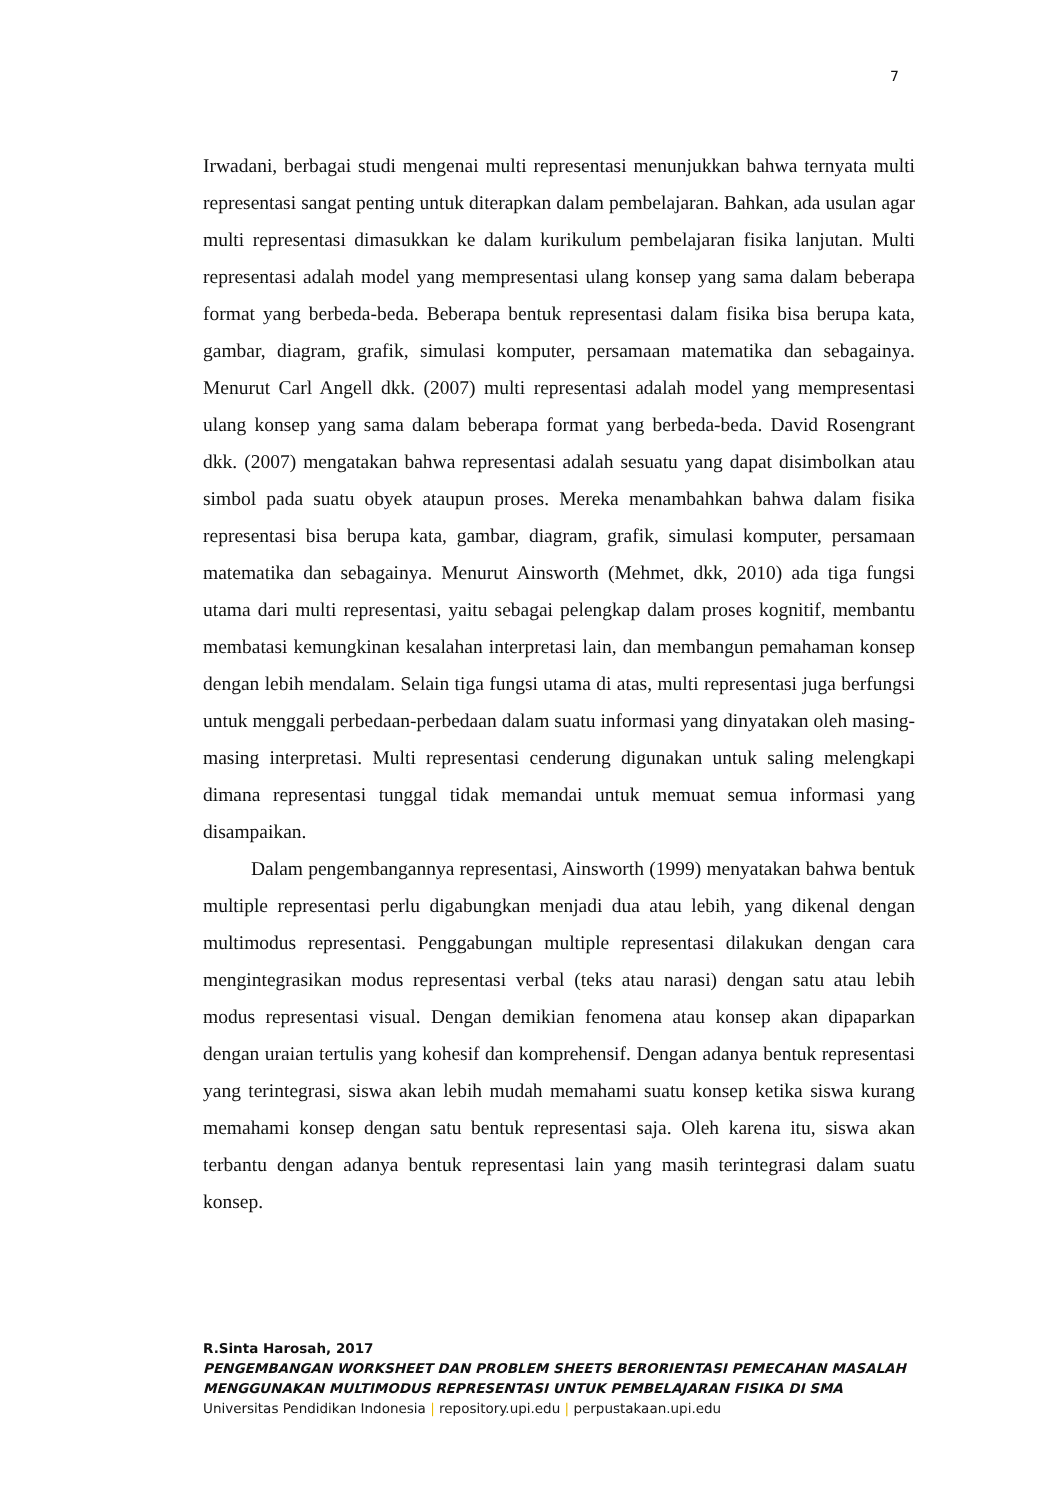7
Irwadani, berbagai studi mengenai multi representasi menunjukkan bahwa ternyata multi representasi sangat penting untuk diterapkan dalam pembelajaran. Bahkan, ada usulan agar multi representasi dimasukkan ke dalam kurikulum pembelajaran fisika lanjutan. Multi representasi adalah model yang mempresentasi ulang konsep yang sama dalam beberapa format yang berbeda-beda. Beberapa bentuk representasi dalam fisika bisa berupa kata, gambar, diagram, grafik, simulasi komputer, persamaan matematika dan sebagainya. Menurut Carl Angell dkk. (2007) multi representasi adalah model yang mempresentasi ulang konsep yang sama dalam beberapa format yang berbeda-beda. David Rosengrant dkk. (2007) mengatakan bahwa representasi adalah sesuatu yang dapat disimbolkan atau simbol pada suatu obyek ataupun proses. Mereka menambahkan bahwa dalam fisika representasi bisa berupa kata, gambar, diagram, grafik, simulasi komputer, persamaan matematika dan sebagainya. Menurut Ainsworth (Mehmet, dkk, 2010) ada tiga fungsi utama dari multi representasi, yaitu sebagai pelengkap dalam proses kognitif, membantu membatasi kemungkinan kesalahan interpretasi lain, dan membangun pemahaman konsep dengan lebih mendalam. Selain tiga fungsi utama di atas, multi representasi juga berfungsi untuk menggali perbedaan-perbedaan dalam suatu informasi yang dinyatakan oleh masing-masing interpretasi. Multi representasi cenderung digunakan untuk saling melengkapi dimana representasi tunggal tidak memandai untuk memuat semua informasi yang disampaikan.
Dalam pengembangannya representasi, Ainsworth (1999) menyatakan bahwa bentuk multiple representasi perlu digabungkan menjadi dua atau lebih, yang dikenal dengan multimodus representasi. Penggabungan multiple representasi dilakukan dengan cara mengintegrasikan modus representasi verbal (teks atau narasi) dengan satu atau lebih modus representasi visual. Dengan demikian fenomena atau konsep akan dipaparkan dengan uraian tertulis yang kohesif dan komprehensif. Dengan adanya bentuk representasi yang terintegrasi, siswa akan lebih mudah memahami suatu konsep ketika siswa kurang memahami konsep dengan satu bentuk representasi saja. Oleh karena itu, siswa akan terbantu dengan adanya bentuk representasi lain yang masih terintegrasi dalam suatu konsep.
R.Sinta Harosah, 2017
PENGEMBANGAN WORKSHEET DAN PROBLEM SHEETS BERORIENTASI PEMECAHAN MASALAH MENGGUNAKAN MULTIMODUS REPRESENTASI UNTUK PEMBELAJARAN FISIKA DI SMA
Universitas Pendidikan Indonesia | repository.upi.edu | perpustakaan.upi.edu